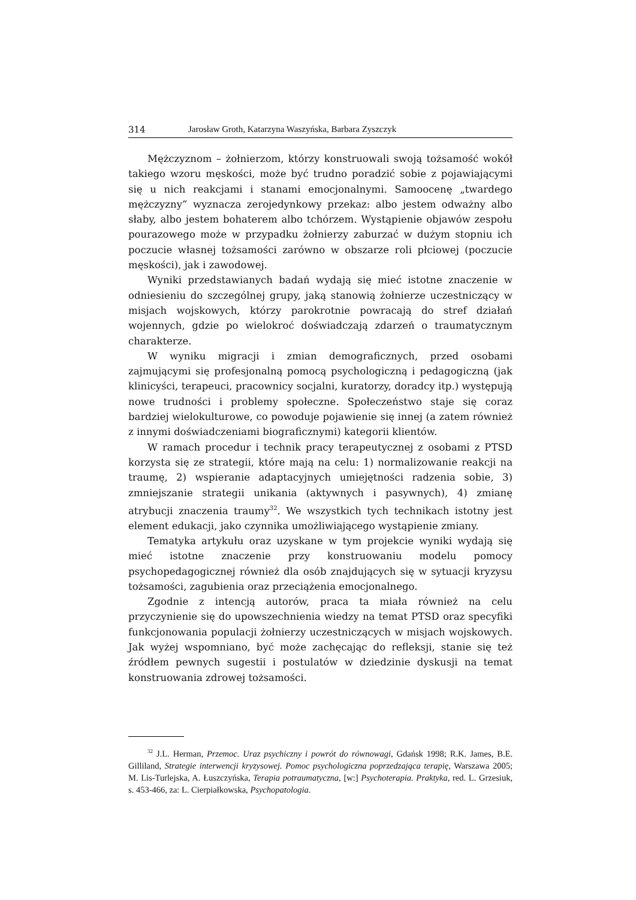314 Jarosław Groth, Katarzyna Waszyńska, Barbara Zyszczyk
Mężczyznom – żołnierzom, którzy konstruowali swoją tożsamość wokół takiego wzoru męskości, może być trudno poradzić sobie z pojawiającymi się u nich reakcjami i stanami emocjonalnymi. Samoocenę „twardego mężczyzny” wyznacza zerojedynkowy przekaz: albo jestem odważny albo słaby, albo jestem bohaterem albo tchórzem. Wystąpienie objawów zespołu pourazowego może w przypadku żołnierzy zaburzać w dużym stopniu ich poczucie własnej tożsamości zarówno w obszarze roli płciowej (poczucie męskości), jak i zawodowej.
Wyniki przedstawianych badań wydają się mieć istotne znaczenie w odniesieniu do szczególnej grupy, jaką stanowią żołnierze uczestniczący w misjach wojskowych, którzy parokrotnie powracają do stref działań wojennych, gdzie po wielokroć doświadczają zdarzeń o traumatycznym charakterze.
W wyniku migracji i zmian demograficznych, przed osobami zajmującymi się profesjonalną pomocą psychologiczną i pedagogiczną (jak klinicyści, terapeuci, pracownicy socjalni, kuratorzy, doradcy itp.) występują nowe trudności i problemy społeczne. Społeczeństwo staje się coraz bardziej wielokulturowe, co powoduje pojawienie się innej (a zatem również z innymi doświadczeniami biograficznymi) kategorii klientów.
W ramach procedur i technik pracy terapeutycznej z osobami z PTSD korzysta się ze strategii, które mają na celu: 1) normalizowanie reakcji na traumę, 2) wspieranie adaptacyjnych umiejętności radzenia sobie, 3) zmniejszanie strategii unikania (aktywnych i pasywnych), 4) zmianę atrybucji znaczenia traumy<sup>32</sup>. We wszystkich tych technikach istotny jest element edukacji, jako czynnika umożliwiającego wystąpienie zmiany.
Tematyka artykułu oraz uzyskane w tym projekcie wyniki wydają się mieć istotne znaczenie przy konstruowaniu modelu pomocy psychopedagogicznej również dla osób znajdujących się w sytuacji kryzysu tożsamości, zagubienia oraz przeciążenia emocjonalnego.
Zgodnie z intencją autorów, praca ta miała również na celu przyczynienie się do upowszechnienia wiedzy na temat PTSD oraz specyfiki funkcjonowania populacji żołnierzy uczestniczących w misjach wojskowych. Jak wyżej wspomniano, być może zachęcając do refleksji, stanie się też źródłem pewnych sugestii i postulatów w dziedzinie dyskusji na temat konstruowania zdrowej tożsamości.
<sup>32</sup> J.L. Herman, Przemoc. Uraz psychiczny i powrót do równowagi, Gdańsk 1998; R.K. James, B.E. Gilliland, Strategie interwencji kryzysowej. Pomoc psychologiczna poprzedzająca terapię, Warszawa 2005; M. Lis-Turlejska, A. Łuszczyńska, Terapia potraumatyczna, [w:] Psychoterapia. Praktyka, red. L. Grzesiuk, s. 453-466, za: L. Cierpiałkowska, Psychopatologia.